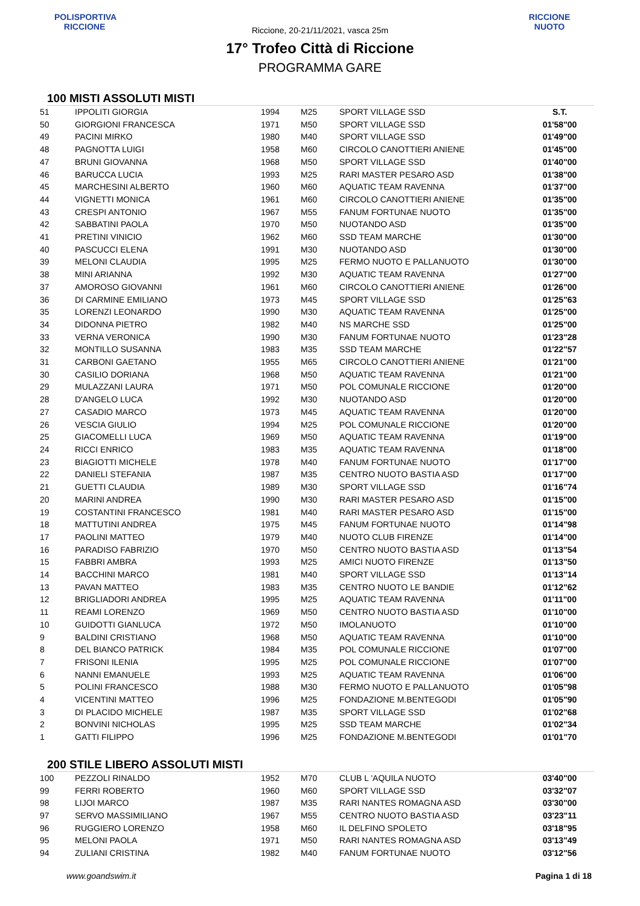POLISPORTIVA RICCIONE
RICCIONE NUOTO
Riccione, 20-21/11/2021, vasca 25m
17° Trofeo Città di Riccione
PROGRAMMA GARE
100 MISTI ASSOLUTI MISTI
| 51 | IPPOLITI GIORGIA | 1994 | M25 | SPORT VILLAGE SSD | S.T. |
| 50 | GIORGIONI FRANCESCA | 1971 | M50 | SPORT VILLAGE SSD | 01'58"00 |
| 49 | PACINI MIRKO | 1980 | M40 | SPORT VILLAGE SSD | 01'49"00 |
| 48 | PAGNOTTA LUIGI | 1958 | M60 | CIRCOLO CANOTTIERI ANIENE | 01'45"00 |
| 47 | BRUNI GIOVANNA | 1968 | M50 | SPORT VILLAGE SSD | 01'40"00 |
| 46 | BARUCCA LUCIA | 1993 | M25 | RARI MASTER PESARO ASD | 01'38"00 |
| 45 | MARCHESINI ALBERTO | 1960 | M60 | AQUATIC TEAM RAVENNA | 01'37"00 |
| 44 | VIGNETTI MONICA | 1961 | M60 | CIRCOLO CANOTTIERI ANIENE | 01'35"00 |
| 43 | CRESPI ANTONIO | 1967 | M55 | FANUM FORTUNAE NUOTO | 01'35"00 |
| 42 | SABBATINI PAOLA | 1970 | M50 | NUOTANDO ASD | 01'35"00 |
| 41 | PRETINI VINICIO | 1962 | M60 | SSD TEAM MARCHE | 01'30"00 |
| 40 | PASCUCCI ELENA | 1991 | M30 | NUOTANDO ASD | 01'30"00 |
| 39 | MELONI CLAUDIA | 1995 | M25 | FERMO NUOTO E PALLANUOTO | 01'30"00 |
| 38 | MINI ARIANNA | 1992 | M30 | AQUATIC TEAM RAVENNA | 01'27"00 |
| 37 | AMOROSO GIOVANNI | 1961 | M60 | CIRCOLO CANOTTIERI ANIENE | 01'26"00 |
| 36 | DI CARMINE EMILIANO | 1973 | M45 | SPORT VILLAGE SSD | 01'25"63 |
| 35 | LORENZI LEONARDO | 1990 | M30 | AQUATIC TEAM RAVENNA | 01'25"00 |
| 34 | DIDONNA PIETRO | 1982 | M40 | NS MARCHE SSD | 01'25"00 |
| 33 | VERNA VERONICA | 1990 | M30 | FANUM FORTUNAE NUOTO | 01'23"28 |
| 32 | MONTILLO SUSANNA | 1983 | M35 | SSD TEAM MARCHE | 01'22"57 |
| 31 | CARBONI GAETANO | 1955 | M65 | CIRCOLO CANOTTIERI ANIENE | 01'21"00 |
| 30 | CASILIO DORIANA | 1968 | M50 | AQUATIC TEAM RAVENNA | 01'21"00 |
| 29 | MULAZZANI LAURA | 1971 | M50 | POL COMUNALE RICCIONE | 01'20"00 |
| 28 | D'ANGELO LUCA | 1992 | M30 | NUOTANDO ASD | 01'20"00 |
| 27 | CASADIO MARCO | 1973 | M45 | AQUATIC TEAM RAVENNA | 01'20"00 |
| 26 | VESCIA GIULIO | 1994 | M25 | POL COMUNALE RICCIONE | 01'20"00 |
| 25 | GIACOMELLI LUCA | 1969 | M50 | AQUATIC TEAM RAVENNA | 01'19"00 |
| 24 | RICCI ENRICO | 1983 | M35 | AQUATIC TEAM RAVENNA | 01'18"00 |
| 23 | BIAGIOTTI MICHELE | 1978 | M40 | FANUM FORTUNAE NUOTO | 01'17"00 |
| 22 | DANIELI STEFANIA | 1987 | M35 | CENTRO NUOTO BASTIA ASD | 01'17"00 |
| 21 | GUETTI CLAUDIA | 1989 | M30 | SPORT VILLAGE SSD | 01'16"74 |
| 20 | MARINI ANDREA | 1990 | M30 | RARI MASTER PESARO ASD | 01'15"00 |
| 19 | COSTANTINI FRANCESCO | 1981 | M40 | RARI MASTER PESARO ASD | 01'15"00 |
| 18 | MATTUTINI ANDREA | 1975 | M45 | FANUM FORTUNAE NUOTO | 01'14"98 |
| 17 | PAOLINI MATTEO | 1979 | M40 | NUOTO CLUB FIRENZE | 01'14"00 |
| 16 | PARADISO FABRIZIO | 1970 | M50 | CENTRO NUOTO BASTIA ASD | 01'13"54 |
| 15 | FABBRI AMBRA | 1993 | M25 | AMICI NUOTO FIRENZE | 01'13"50 |
| 14 | BACCHINI MARCO | 1981 | M40 | SPORT VILLAGE SSD | 01'13"14 |
| 13 | PAVAN MATTEO | 1983 | M35 | CENTRO NUOTO LE BANDIE | 01'12"62 |
| 12 | BRIGLIADORI ANDREA | 1995 | M25 | AQUATIC TEAM RAVENNA | 01'11"00 |
| 11 | REAMI LORENZO | 1969 | M50 | CENTRO NUOTO BASTIA ASD | 01'10"00 |
| 10 | GUIDOTTI GIANLUCA | 1972 | M50 | IMOLANUOTO | 01'10"00 |
| 9 | BALDINI CRISTIANO | 1968 | M50 | AQUATIC TEAM RAVENNA | 01'10"00 |
| 8 | DEL BIANCO PATRICK | 1984 | M35 | POL COMUNALE RICCIONE | 01'07"00 |
| 7 | FRISONI ILENIA | 1995 | M25 | POL COMUNALE RICCIONE | 01'07"00 |
| 6 | NANNI EMANUELE | 1993 | M25 | AQUATIC TEAM RAVENNA | 01'06"00 |
| 5 | POLINI FRANCESCO | 1988 | M30 | FERMO NUOTO E PALLANUOTO | 01'05"98 |
| 4 | VICENTINI MATTEO | 1996 | M25 | FONDAZIONE M.BENTEGODI | 01'05"90 |
| 3 | DI PLACIDO MICHELE | 1987 | M35 | SPORT VILLAGE SSD | 01'02"68 |
| 2 | BONVINI NICHOLAS | 1995 | M25 | SSD TEAM MARCHE | 01'02"34 |
| 1 | GATTI FILIPPO | 1996 | M25 | FONDAZIONE M.BENTEGODI | 01'01"70 |
200 STILE LIBERO ASSOLUTI MISTI
| 100 | PEZZOLI RINALDO | 1952 | M70 | CLUB L 'AQUILA NUOTO | 03'40"00 |
| 99 | FERRI ROBERTO | 1960 | M60 | SPORT VILLAGE SSD | 03'32"07 |
| 98 | LIJOI MARCO | 1987 | M35 | RARI NANTES ROMAGNA ASD | 03'30"00 |
| 97 | SERVO MASSIMILIANO | 1967 | M55 | CENTRO NUOTO BASTIA ASD | 03'23"11 |
| 96 | RUGGIERO LORENZO | 1958 | M60 | IL DELFINO SPOLETO | 03'18"95 |
| 95 | MELONI PAOLA | 1971 | M50 | RARI NANTES ROMAGNA ASD | 03'13"49 |
| 94 | ZULIANI CRISTINA | 1982 | M40 | FANUM FORTUNAE NUOTO | 03'12"56 |
www.goandswim.it Pagina 1 di 18